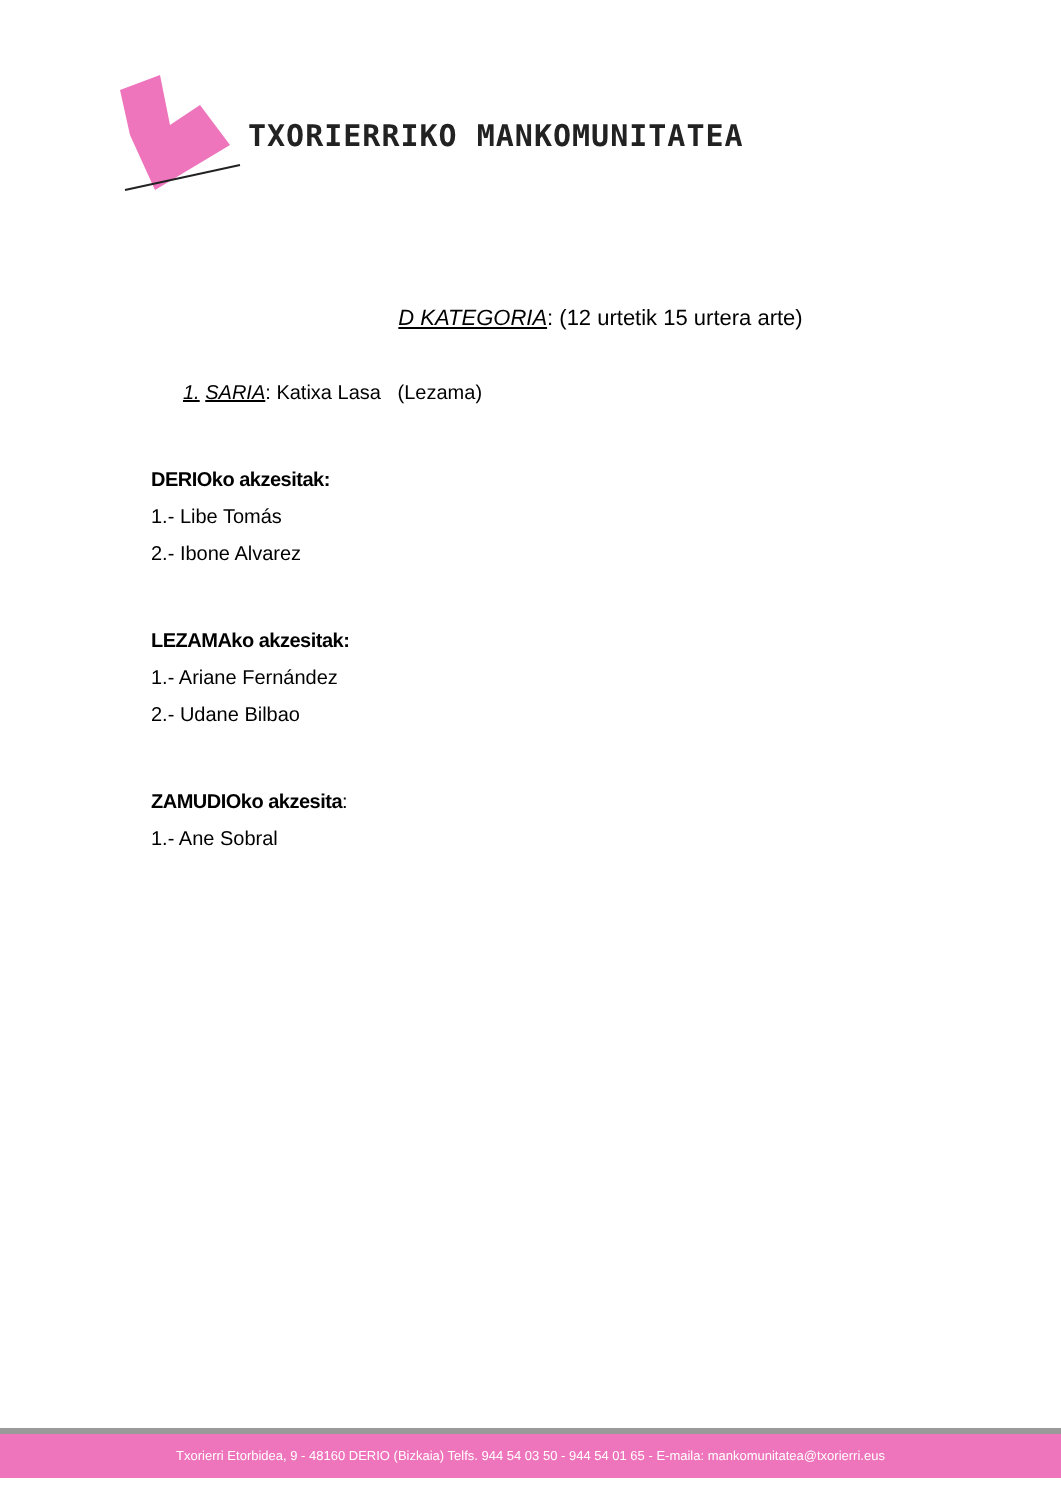TXORIERRIKO MANKOMUNITATEA
D KATEGORIA: (12 urtetik 15 urtera arte)
1. SARIA: Katixa Lasa (Lezama)
DERIOko akzesitak:
1.- Libe Tomás
2.- Ibone Alvarez
LEZAMAko akzesitak:
1.- Ariane Fernández
2.- Udane Bilbao
ZAMUDIOko akzesita:
1.- Ane Sobral
Txorierri Etorbidea, 9 - 48160 DERIO (Bizkaia) Telfs. 944 54 03 50 - 944 54 01 65 - E-maila: mankomunitatea@txorierri.eus